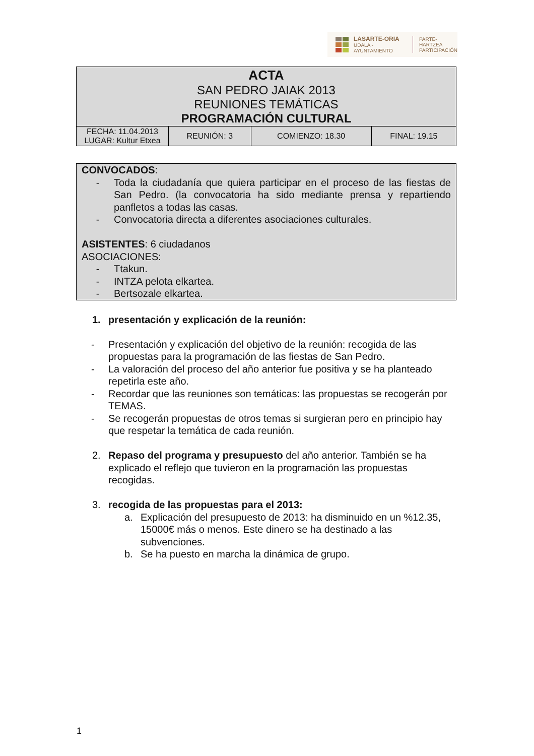LASARTE-ORIA
UDALA - AYUNTAMIENTO
PARTE-HARTZEA
PARTICIPACIÓN
| ACTA SAN PEDRO JAIAK 2013 REUNIONES TEMÁTICAS PROGRAMACIÓN CULTURAL | | | |
| FECHA: 11.04.2013 LUGAR: Kultur Etxea | REUNIÓN: 3 | COMIENZO: 18.30 | FINAL: 19.15 |
CONVOCADOS:
- Toda la ciudadanía que quiera participar en el proceso de las fiestas de San Pedro. (la convocatoria ha sido mediante prensa y repartiendo panfletos a todas las casas.
- Convocatoria directa a diferentes asociaciones culturales.
ASISTENTES: 6 ciudadanos
ASOCIACIONES:
- Ttakun.
- INTZA pelota elkartea.
- Bertsozale elkartea.
1. presentación y explicación de la reunión:
- Presentación y explicación del objetivo de la reunión: recogida de las propuestas para la programación de las fiestas de San Pedro.
- La valoración del proceso del año anterior fue positiva y se ha planteado repetirla este año.
- Recordar que las reuniones son temáticas: las propuestas se recogerán por TEMAS.
- Se recogerán propuestas de otros temas si surgieran pero en principio hay que respetar la temática de cada reunión.
2. Repaso del programa y presupuesto del año anterior. También se ha explicado el reflejo que tuvieron en la programación las propuestas recogidas.
3. recogida de las propuestas para el 2013:
a. Explicación del presupuesto de 2013: ha disminuido en un %12.35, 15000€ más o menos. Este dinero se ha destinado a las subvenciones.
b. Se ha puesto en marcha la dinámica de grupo.
1